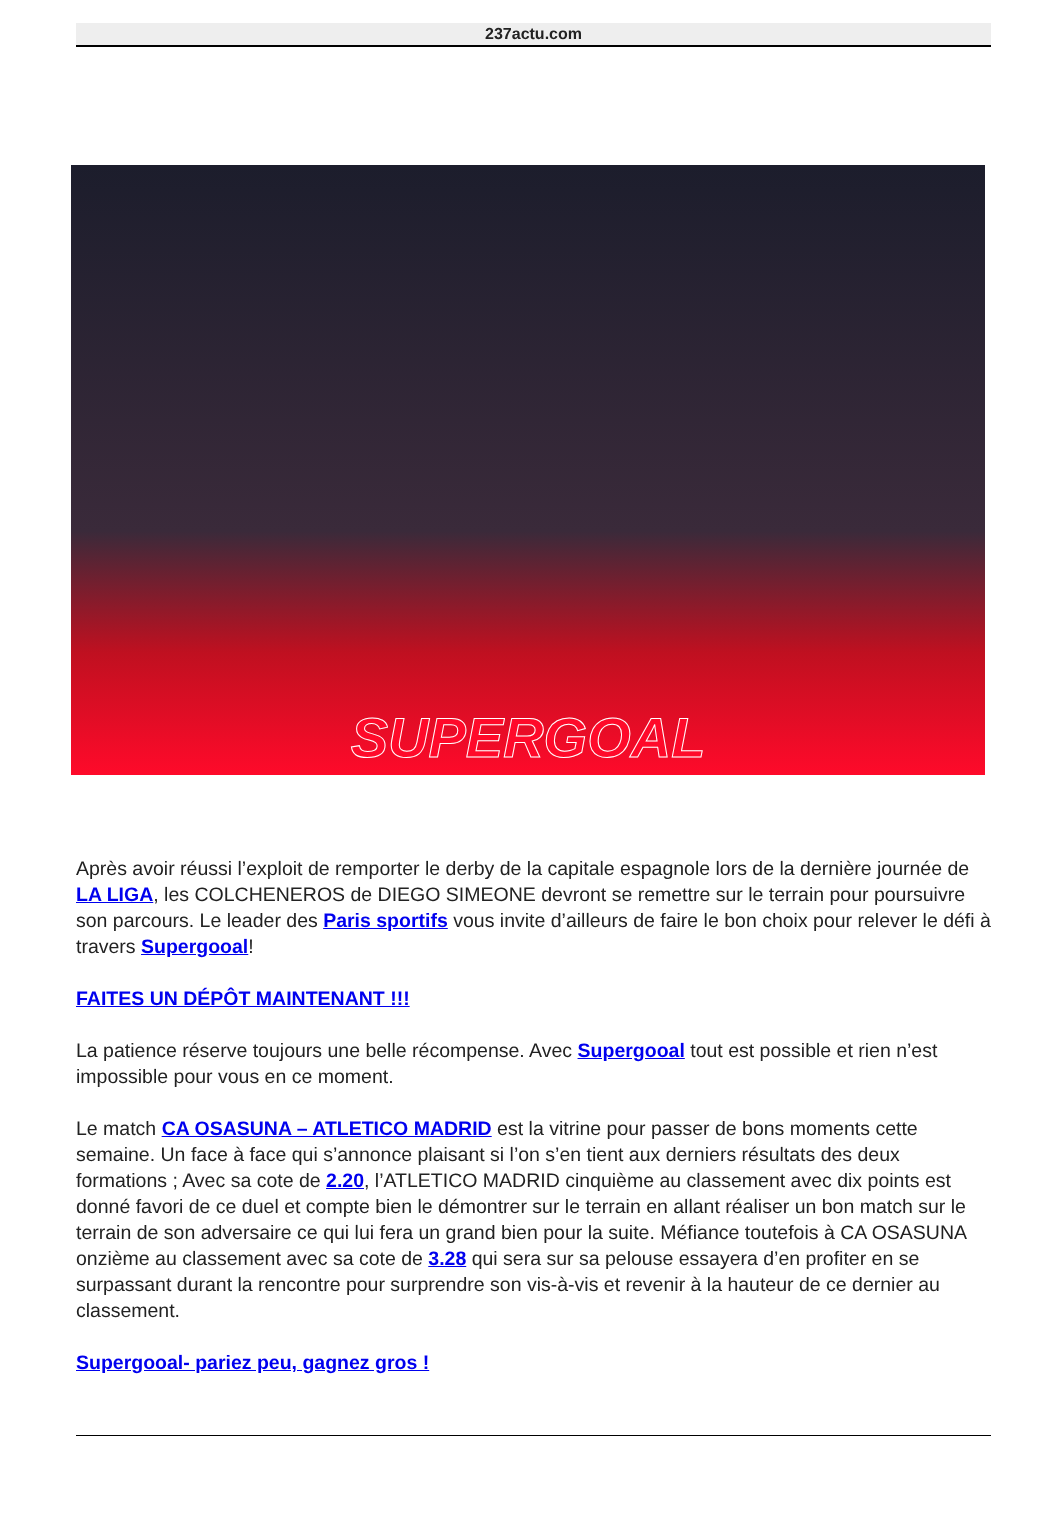237actu.com
SUPERGOAL
Après avoir réussi l’exploit de remporter le derby de la capitale espagnole lors de la dernière journée de LA LIGA, les COLCHENEROS de DIEGO SIMEONE devront se remettre sur le terrain pour poursuivre son parcours. Le leader des Paris sportifs vous invite d’ailleurs de faire le bon choix pour relever le défi à travers Supergooal!
FAITES UN DÉPÔT MAINTENANT !!!
La patience réserve toujours une belle récompense. Avec Supergooal tout est possible et rien n’est impossible pour vous en ce moment.
Le match CA OSASUNA – ATLETICO MADRID est la vitrine pour passer de bons moments cette semaine. Un face à face qui s’annonce plaisant si l’on s’en tient aux derniers résultats des deux formations ; Avec sa cote de 2.20, l’ATLETICO MADRID cinquième au classement avec dix points est donné favori de ce duel et compte bien le démontrer sur le terrain en allant réaliser un bon match sur le terrain de son adversaire ce qui lui fera un grand bien pour la suite. Méfiance toutefois à CA OSASUNA onzième au classement avec sa cote de 3.28 qui sera sur sa pelouse essayera d’en profiter en se surpassant durant la rencontre pour surprendre son vis-à-vis et revenir à la hauteur de ce dernier au classement.
Supergooal- pariez peu, gagnez gros !